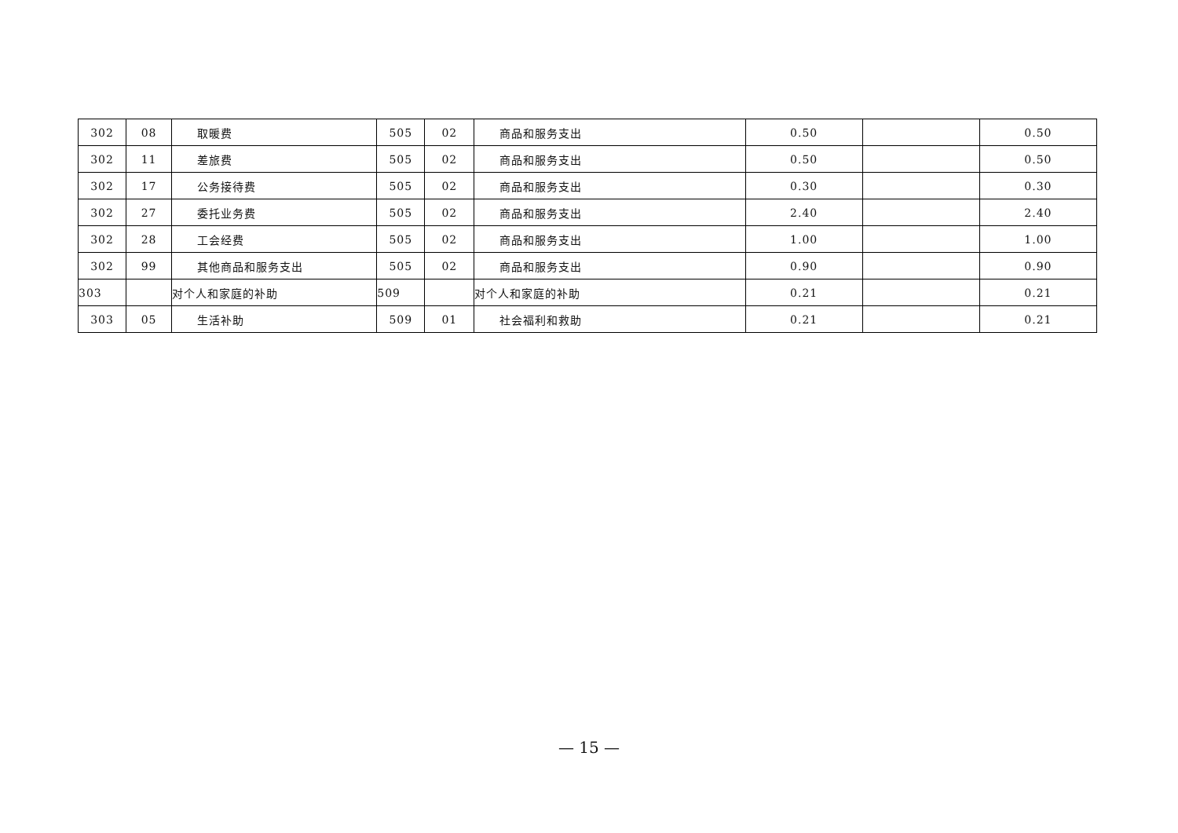| 302 | 08 | 取暖费 | 505 | 02 | 商品和服务支出 | 0.50 | | 0.50 |
| 302 | 11 | 差旅费 | 505 | 02 | 商品和服务支出 | 0.50 | | 0.50 |
| 302 | 17 | 公务接待费 | 505 | 02 | 商品和服务支出 | 0.30 | | 0.30 |
| 302 | 27 | 委托业务费 | 505 | 02 | 商品和服务支出 | 2.40 | | 2.40 |
| 302 | 28 | 工会经费 | 505 | 02 | 商品和服务支出 | 1.00 | | 1.00 |
| 302 | 99 | 其他商品和服务支出 | 505 | 02 | 商品和服务支出 | 0.90 | | 0.90 |
| 303 | | 对个人和家庭的补助 | 509 | | 对个人和家庭的补助 | 0.21 | | 0.21 |
| 303 | 05 | 生活补助 | 509 | 01 | 社会福利和救助 | 0.21 | | 0.21 |
— 15 —